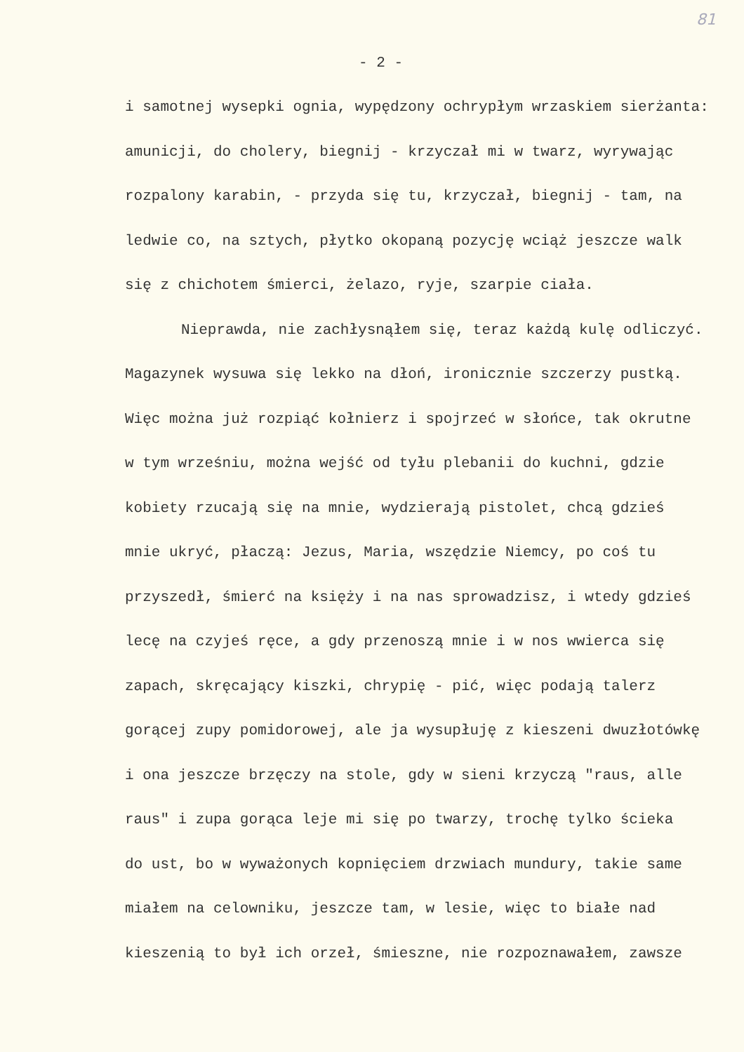81
- 2 -
i samotnej wysepki ognia, wypędzony ochrypłym wrzaskiem sierżanta:
amunicji, do cholery, biegnij - krzyczał mi w twarz, wyrywając
rozpalony karabin, - przyda się tu, krzyczał, biegnij - tam, na
ledwie co, na sztych, płytko okopaną pozycję wciąż jeszcze walk
się z chichotem śmierci, żelazo, ryje, szarpie ciała.
Nieprawda, nie zachłysnąłem się, teraz każdą kulę odliczyć.
Magazynek wysuwa się lekko na dłoń, ironicznie szczerzy pustką.
Więc można już rozpiąć kołnierz i spojrzeć w słońce, tak okrutne
w tym wrześniu, można wejść od tyłu plebanii do kuchni, gdzie
kobiety rzucają się na mnie, wydzierają pistolet, chcą gdzieś
mnie ukryć, płaczą: Jezus, Maria, wszędzie Niemcy, po coś tu
przyszedł, śmierć na księży i na nas sprowadzisz, i wtedy gdzieś
lecę na czyjeś ręce, a gdy przenoszą mnie i w nos wwierca się
zapach, skręcający kiszki, chrypię - pić, więc podają talerz
gorącej zupy pomidorowej, ale ja wysupłuję z kieszeni dwuzłotówkę
i ona jeszcze brzęczy na stole, gdy w sieni krzyczą "raus, alle
raus" i zupa gorąca leje mi się po twarzy, trochę tylko ścieka
do ust, bo w wyważonych kopnięciem drzwiach mundury, takie same
miałem na celowniku, jeszcze tam, w lesie, więc to białe nad
kieszenią to był ich orzeł, śmieszne, nie rozpoznawałem, zawsze